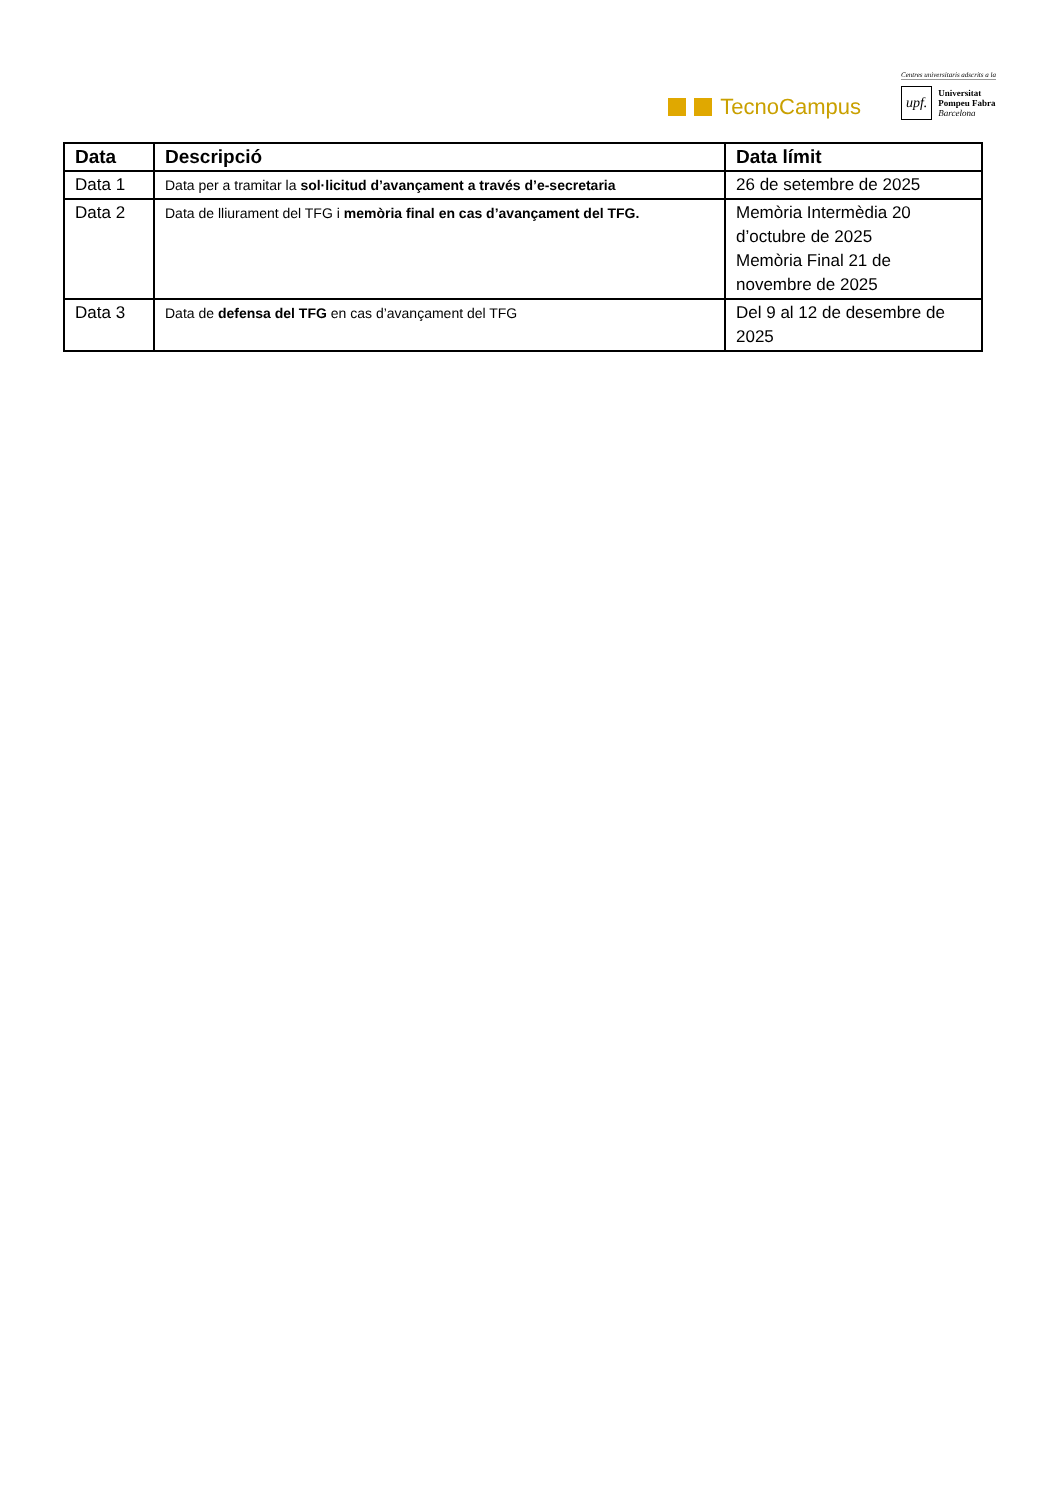TecnoCampus
Centres universitaris adscrits a la
upf. Universitat
Pompeu Fabra
Barcelona
| Data | Descripció | Data límit |
| --- | --- | --- |
| Data 1 | Data per a tramitar la sol·licitud d’avançament a través d’e-secretaria | 26 de setembre de 2025 |
| Data 2 | Data de lliurament del TFG i memòria final en cas d’avançament del TFG. | Memòria Intermèdia 20 d’octubre de 2025 Memòria Final 21 de novembre de 2025 |
| Data 3 | Data de defensa del TFG en cas d’avançament del TFG | Del 9 al 12 de desembre de 2025 |